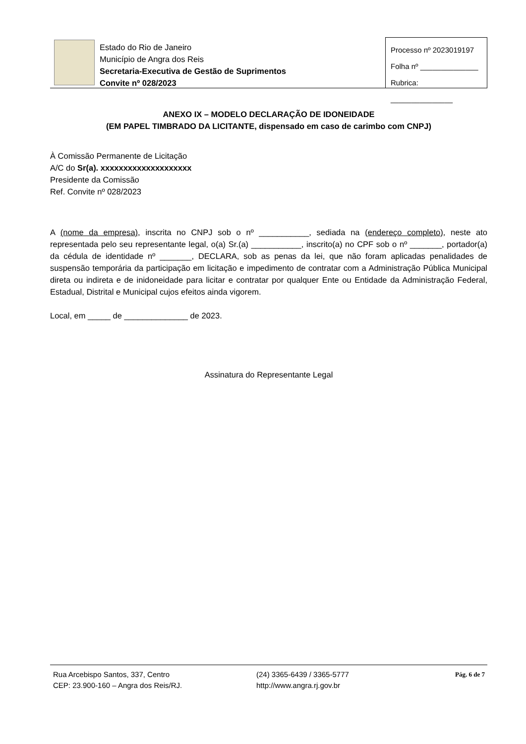Estado do Rio de Janeiro
Município de Angra dos Reis
Secretaria-Executiva de Gestão de Suprimentos
Convite nº 028/2023
Processo nº 2023019197
Folha nº ______________
Rubrica: _______________
ANEXO IX – MODELO DECLARAÇÃO DE IDONEIDADE
(EM PAPEL TIMBRADO DA LICITANTE, dispensado em caso de carimbo com CNPJ)
À Comissão Permanente de Licitação
A/C do Sr(a). xxxxxxxxxxxxxxxxxxxx
Presidente da Comissão
Ref. Convite nº 028/2023
A (nome da empresa), inscrita no CNPJ sob o nº ___________, sediada na (endereço completo), neste ato representada pelo seu representante legal, o(a) Sr.(a) ___________, inscrito(a) no CPF sob o nº _______, portador(a) da cédula de identidade nº _______, DECLARA, sob as penas da lei, que não foram aplicadas penalidades de suspensão temporária da participação em licitação e impedimento de contratar com a Administração Pública Municipal direta ou indireta e de inidoneidade para licitar e contratar por qualquer Ente ou Entidade da Administração Federal, Estadual, Distrital e Municipal cujos efeitos ainda vigorem.
Local, em _____ de ______________ de 2023.
Assinatura do Representante Legal
Rua Arcebispo Santos, 337, Centro
CEP: 23.900-160 – Angra dos Reis/RJ.
(24) 3365-6439 / 3365-5777
http://www.angra.rj.gov.br
Pág. 6 de 7